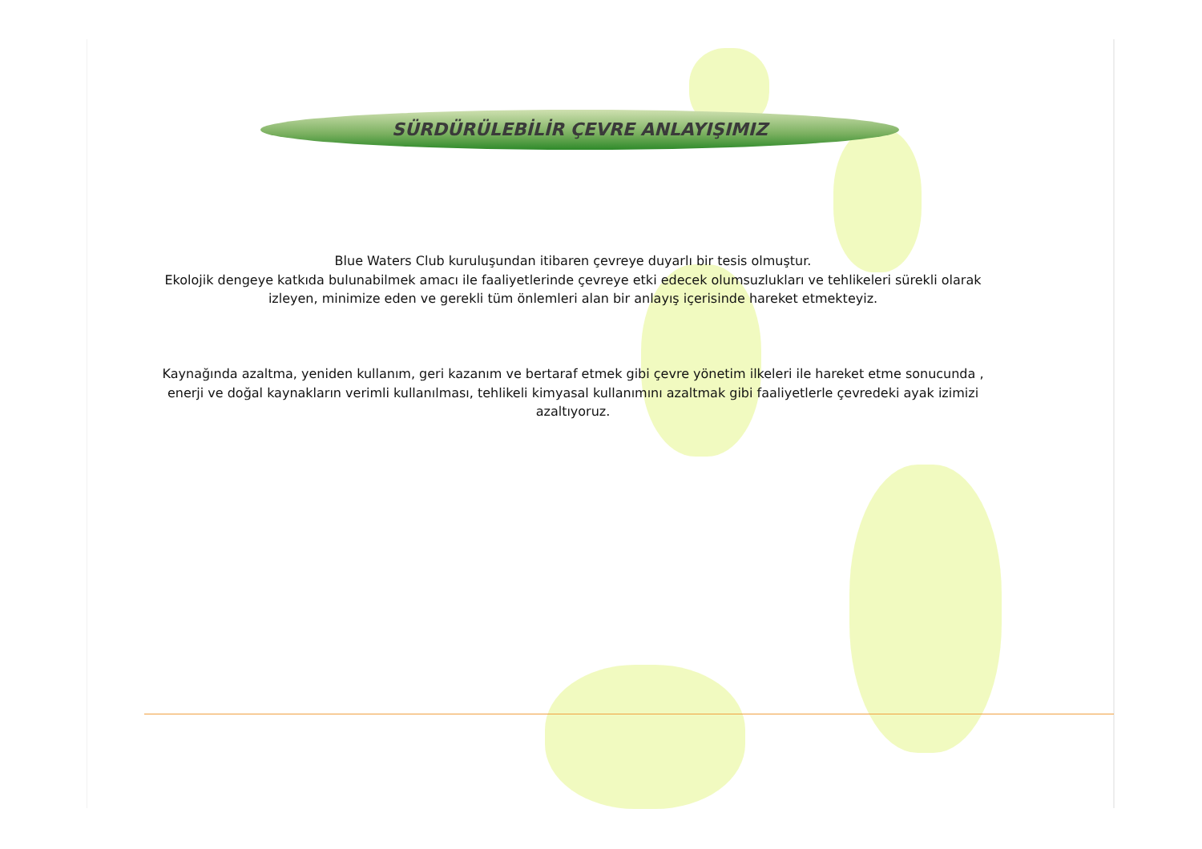SÜRDÜRÜLEBİLİR ÇEVRE ANLAYIŞIMIZ
Blue Waters Club kuruluşundan itibaren çevreye duyarlı bir tesis olmuştur.
Ekolojik dengeye katkıda bulunabilmek amacı ile faaliyetlerinde çevreye etki edecek olumsuzlukları ve tehlikeleri sürekli olarak izleyen, minimize eden ve gerekli tüm önlemleri alan bir anlayış içerisinde hareket etmekteyiz.
Kaynağında azaltma, yeniden kullanım, geri kazanım ve bertaraf etmek gibi çevre yönetim ilkeleri ile hareket etme sonucunda , enerji ve doğal kaynakların verimli kullanılması, tehlikeli kimyasal kullanımını azaltmak gibi faaliyetlerle çevredeki ayak izimizi azaltıyoruz.